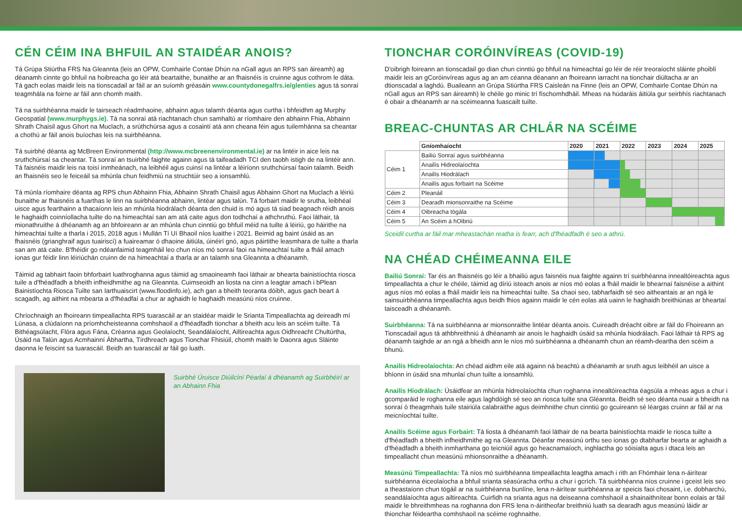CÉN CÉIM INA BHFUIL AN STAIDÉAR ANOIS?
Tá Grúpa Stiúrtha FRS Na Gleannta (leis an OPW, Comhairle Contae Dhún na nGall agus an RPS san áireamh) ag déanamh cinnte go bhfuil na hoibreacha go léir atá beartaithe, bunaithe ar an fhaisnéis is cruinne agus cothrom le dáta. Tá gach eolas maidir leis na tionscadail ar fáil ar an suíomh gréasáin www.countydonegalfrs.ie/glenties agus tá sonraí teagmhála na foirne ar fáil ann chomh maith.
Tá na suirbhéanna maidir le tairseach réadmhaoine, abhainn agus talamh déanta agus curtha i bhfeidhm ag Murphy Geospatial (www.murphygs.ie). Tá na sonraí atá riachtanach chun samhaltú ar ríomhaire den abhainn Fhia, Abhainn Shrath Chaisil agus Ghort na Muclach, a srúthchúrsa agus a cosaintí atá ann cheana féin agus tuilemhánna sa cheantar a chothú ar fáil anois buíochas leis na suirbhéanna.
Tá suirbhé déanta ag McBreen Environmental (http://www.mcbreenenvironmental.ie) ar na lintéir in aice leis na sruthchúrsaí sa cheantar. Tá sonraí an tsuirbhé faighte againn agus tá taifeadadh TCI den taobh istigh de na lintéir ann. Tá faisnéis maidir leis na toisí inmheánach, na leibhéil agus cuinsí na lintéar a léiríonn sruthchúrsaí faoin talamh. Beidh an fhaisnéis seo le feiceáil sa mhúnla chun feidhmiú na struchtúir seo a ionsamhlú.
Tá múnla ríomhaire déanta ag RPS chun Abhainn Fhia, Abhainn Shrath Chaisil agus Abhainn Ghort na Muclach a léiriú bunaithe ar fhaisnéis a fuarthas le linn na suirbhéanna abhainn, lintéar agus talún. Tá forbairt maidir le srutha, leibhéal uisce agus fearthainn a thacaíonn leis an mhúnla hiodrálach déanta den chuid is mó agus tá siad beagnach réidh anois le haghaidh coinníollacha tuilte do na himeachtaí san am atá caite agus don todhchaí a athchruthú. Faoi láthair, tá mionathruithe á dhéanamh ag an bhfoireann ar an mhúnla chun cinntiú go bhfuil méid na tuilte á léiriú, go háirithe na himeachtaí tuilte a tharla i 2015, 2018 agus i Mullán Tí Uí Bhaoil níos luaithe i 2021. Beimid ag baint úsáid as an fhaisnéis (grianghraif agus tuairiscí) a fuaireamar ó dhaoine áitiúla, úinéirí gnó, agus páirtithe leasmhara de tuilte a tharla san am atá caite. B'fhéidir go ndéanfaimid teagmháil leo chun níos mó sonraí faoi na himeachtaí tuilte a fháil amach ionas gur féidir linn léiriúchán cruinn de na himeachtaí a tharla ar an talamh sna Gleannta a dhéanamh.
Táimid ag tabhairt faoin bhforbairt luathroghanna agus táimid ag smaoineamh faoi láthair ar bhearta bainistíochta riosca tuile a d'fhéadfadh a bheith infheidhmithe ag na Gleannta. Cuimseoidh an liosta na cinn a leagtar amach i bPlean Bainistíochta Riosca Tuilte san Iarthuaiscirt (www.floodinfo.ie), ach gan a bheith teoranta dóibh, agus gach beart á scagadh, ag aithint na mbearta a d'fhéadfaí a chur ar aghaidh le haghaidh measúnú níos cruinne.
Chríochnaigh an fhoireann timpeallachta RPS tuarascáil ar an staidéar maidir le Srianta Timpeallachta ag deireadh mí Lúnasa, a clúdaíonn na príomhcheisteanna comhshaoil a d'fhéadfadh tionchar a bheith acu leis an scéim tuilte. Tá Bithéagsúlacht, Flóra agus Fána, Créanna agus Geolaíocht, Seandálaíocht, Ailtireachta agus Oidhreacht Chultúrtha, Úsáid na Talún agus Acmhainní Ábhartha, Tírdhreach agus Tionchar Fhisiúil, chomh maith le Daonra agus Sláinte daonna le feiscint sa tuarascáil. Beidh an tuarascáil ar fáil go luath.
Suirbhé Úruisce Diúilcíní Péarlaí á dhéanamh ag Suirbhéirí ar an Abhainn Fhia
TIONCHAR CORÓINVÍREAS (COVID-19)
D'oibrigh foireann an tionscadail go dian chun cinntiú go bhfuil na himeachtaí go léir de réir treoraíocht sláinte phoiblí maidir leis an gCoróinvíreas agus ag an am céanna déanann an fhoireann iarracht na tionchair diúltacha ar an dtionscadal a laghdú. Buaileann an Grúpa Stiúrtha FRS Caisleán na Finne (leis an OPW, Comhairle Contae Dhún na nGall agus an RPS san áireamh) le chéile go minic trí físchomhdháil. Mheas na húdaráis áitiúla gur seirbhís riachtanach é obair a dhéanamh ar na scéimeanna fuascailt tuilte.
BREAC-CHUNTAS AR CHLÁR NA SCÉIME
| | Gníomhaíocht | 2020 | 2021 | 2022 | 2023 | 2024 | 2025 |
| --- | --- | --- | --- | --- | --- | --- | --- |
| Céim 1 | Bailiú Sonraí agus suirbhéanna | | | | | | |
| | Anailís Hidreolaíochta | | | | | | |
| | Anailís Hiodrálach | | | | | | |
| | Anailís agus forbairt na Scéime | | | | | | |
| Céim 2 | Pleanáil | | | | | | |
| Céim 3 | Dearadh mionsonraithe na Scéime | | | | | | |
| Céim 4 | Oibreacha tógála | | | | | | |
| Céim 5 | An Scéim á hOibriú | | | | | | |
Sceidil curtha ar fáil mar mheastachán reatha is fearr, ach d'fhéadfadh é seo a athrú.
NA CHÉAD CHÉIMEANNA EILE
Bailiú Sonraí: Tar éis an fhaisnéis go léir a bhailiú agus faisnéis nua faighte againn trí suirbhéanna innealtóireachta agus timpeallachta a chur le chéile, táimid ag díriú isteach anois ar níos mó eolas a fháil maidir le bhearnaí faisnéise a aithint agus níos mó eolas a fháil maidir leis na himeachtaí tuilte. Sa chaoi seo, tabharfaidh sé seo aitheantais ar an ngá le sainsuirbhéanna timpeallachta agus beidh fhios againn maidir le cén eolas atá uainn le haghaidh breithiúnas ar bheartaí taisceadh a dhéanamh.
Suirbhéanna: Tá na suirbhéanna ar mionsonraithe lintéar déanta anois. Cuireadh dréacht oibre ar fáil do Fhoireann an Tionscadail agus tá athbhreithniú á dhéanamh air anois le haghaidh úsáid sa mhúnla hiodrálach. Faoi láthair tá RPS ag déanamh taighde ar an ngá a bheidh ann le níos mó suirbhéanna a dhéanamh chun an réamh-deartha den scéim a bhunú.
Anailís Hidreolaíochta: An chéad aidhm eile atá againn ná beachtú a dhéanamh ar sruth agus leibhéil an uisce a bhíonn in úsáid sna mhunlaí chun tuilte a ionsamhlú.
Anailís Hiodrálach: Úsáidfear an mhúnla hidreolaíochta chun roghanna innealtóireachta éagsúla a mheas agus a chur i gcomparáid le roghanna eile agus laghdóigh sé seo an riosca tuilte sna Gléannta. Beidh sé seo déanta nuair a bheidh na sonraí ó theagmhais tuile stairiúla calabraithe agus deimhnithe chun cinntiú go gcuireann sé léargas cruinn ar fáil ar na meicníochtaí tuilte.
Anailís Scéime agus Forbairt: Tá liosta á dhéanamh faoi láthair de na bearta bainistíochta maidir le riosca tuilte a d'fhéadfadh a bheith infheidhmithe ag na Gleannta. Déanfar measúnú orthu seo ionas go dtabharfar bearta ar aghaidh a d'fhéadfadh a bheith inmharthana go teicniúil agus go heacnamaíoch, inghlactha go sóisialta agus i dtaca leis an timpeallacht chun measúnú mhionsonraithe a dhéanamh.
Measúnú Timpeallachta: Tá níos mó suirbhéanna timpeallachta leagtha amach i rith an Fhómhair lena n-áirítear suirbhéanna éiceolaíocha a bhfuil srianta séasúracha orthu a chur i gcrích. Tá suirbhéanna níos cruinne i gceist leis seo a theastaíonn chun tógáil ar na suirbhéanna bunlíne, lena n-áirítear suirbhéanna ar speicis faoi chosaint, i.e. dobharchú, seandálaíochta agus ailtireachta. Cuirfidh na srianta agus na deiseanna comhshaoil a shainaithnítear bonn eolais ar fáil maidir le bhreithmheas na roghanna don FRS lena n-áiritheofar breithniú luath sa dearadh agus measúnú láidir ar thionchar féideartha comhshaoil na scéime roghnaithe.